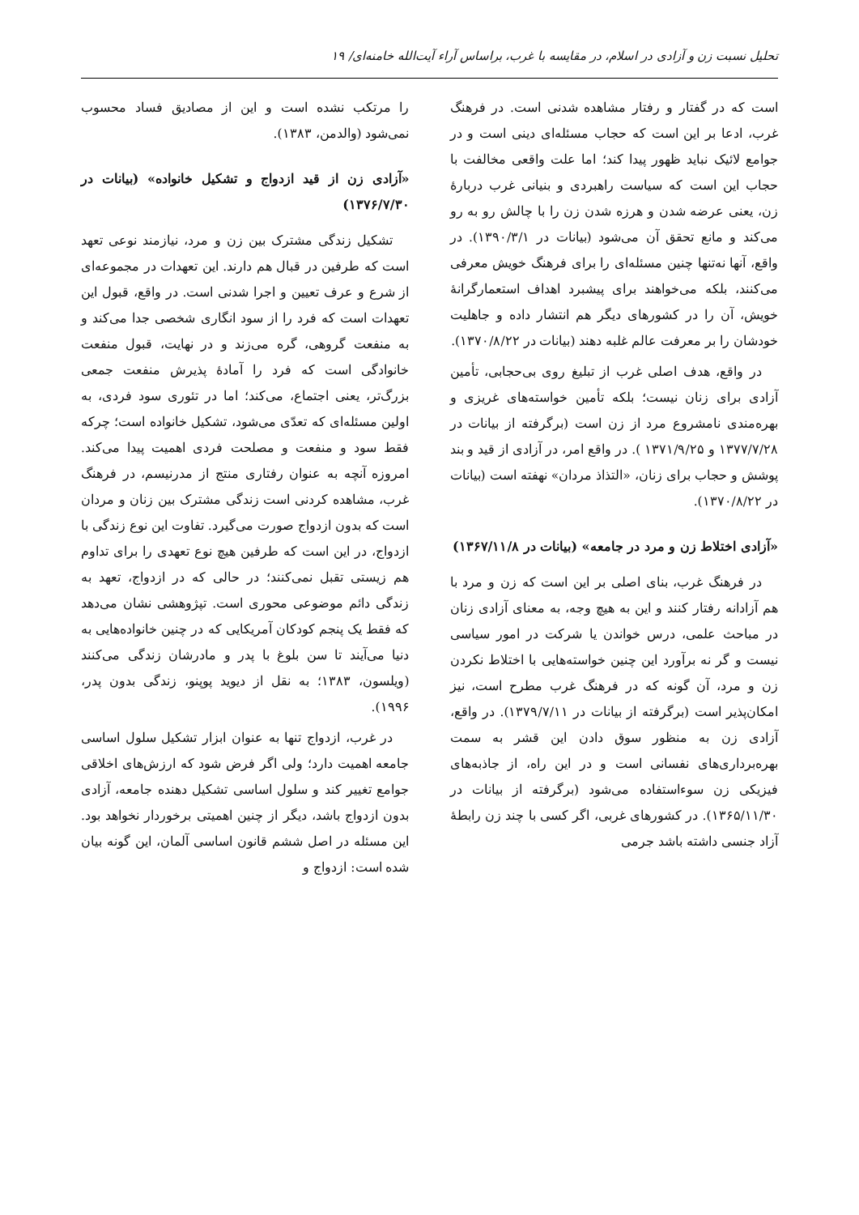تحلیل نسبت زن و آزادی در اسلام، در مقایسه با غرب، براساس آراء آیت‌الله خامنه‌ای/ ۱۹
است که در گفتار و رفتار مشاهده شدنی است. در فرهنگ غرب، ادعا بر این است که حجاب مسئله‌ای دینی است و در جوامع لائیک نباید ظهور پیدا کند؛ اما علت واقعی مخالفت با حجاب این است که سیاست راهبردی و بنیانی غرب دربارهٔ زن، یعنی عرضه شدن و هرزه شدن زن را با چالش رو به رو می‌کند و مانع تحقق آن می‌شود (بیانات در ۱۳۹۰/۳/۱). در واقع، آنها نه‌تنها چنین مسئله‌ای را برای فرهنگ خویش معرفی می‌کنند، بلکه می‌خواهند برای پیشبرد اهداف استعمارگرانهٔ خویش، آن را در کشورهای دیگر هم انتشار داده و جاهلیت خودشان را بر معرفت عالم غلبه دهند (بیانات در ۱۳۷۰/۸/۲۲).
در واقع، هدف اصلی غرب از تبلیغ روی بی‌حجابی، تأمین آزادی برای زنان نیست؛ بلکه تأمین خواسته‌های غریزی و بهره‌مندی نامشروع مرد از زن است (برگرفته از بیانات در ۱۳۷۷/۷/۲۸ و ۱۳۷۱/۹/۲۵ ). در واقع امر، در آزادی از قید و بند پوشش و حجاب برای زنان، «التذاذ مردان» نهفته است (بیانات در ۱۳۷۰/۸/۲۲).
«آزادی اختلاط زن و مرد در جامعه» (بیانات در ۱۳۶۷/۱۱/۸)
در فرهنگ غرب، بنای اصلی بر این است که زن و مرد با هم آزادانه رفتار کنند و این به هیچ وجه، به معنای آزادی زنان در مباحث علمی، درس خواندن یا شرکت در امور سیاسی نیست و گر نه برآورد این چنین خواسته‌هایی با اختلاط نکردن زن و مرد، آن گونه که در فرهنگ غرب مطرح است، نیز امکان‌پذیر است (برگرفته از بیانات در ۱۳۷۹/۷/۱۱). در واقع، آزادی زن به منظور سوق دادن این قشر به سمت بهره‌برداری‌های نفسانی است و در این راه، از جاذبه‌های فیزیکی زن سوءاستفاده می‌شود (برگرفته از بیانات در ۱۳۶۵/۱۱/۳۰). در کشورهای غربی، اگر کسی با چند زن رابطهٔ آزاد جنسی داشته باشد جرمی
را مرتکب نشده است و این از مصادیق فساد محسوب نمی‌شود (والدمن، ۱۳۸۳).
«آزادی زن از قید ازدواج و تشکیل خانواده» (بیانات در ۱۳۷۶/۷/۳۰)
تشکیل زندگی مشترک بین زن و مرد، نیازمند نوعی تعهد است که طرفین در قبال هم دارند. این تعهدات در مجموعه‌ای از شرع و عرف تعیین و اجرا شدنی است. در واقع، قبول این تعهدات است که فرد را از سود انگاری شخصی جدا می‌کند و به منفعت گروهی، گره می‌زند و در نهایت، قبول منفعت خانوادگی است که فرد را آمادهٔ پذیرش منفعت جمعی بزرگ‌تر، یعنی اجتماع، می‌کند؛ اما در تئوری سود فردی، به اولین مسئله‌ای که تعدّی می‌شود، تشکیل خانواده است؛ چرکه فقط سود و منفعت و مصلحت فردی اهمیت پیدا می‌کند. امروزه آنچه به عنوان رفتاری منتج از مدرنیسم، در فرهنگ غرب، مشاهده کردنی است زندگی مشترک بین زنان و مردان است که بدون ازدواج صورت می‌گیرد. تفاوت این نوع زندگی با ازدواج، در این است که طرفین هیچ نوع تعهدی را برای تداوم هم زیستی تقبل نمی‌کنند؛ در حالی که در ازدواج، تعهد به زندگی دائم موضوعی محوری است. تپژوهشی نشان می‌دهد که فقط یک پنجم کودکان آمریکایی که در چنین خانواده‌هایی به دنیا می‌آیند تا سن بلوغ با پدر و مادرشان زندگی می‌کنند (ویلسون، ۱۳۸۳؛ به نقل از دیوید پوپنو، زندگی بدون پدر، ۱۹۹۶).
در غرب، ازدواج تنها به عنوان ابزار تشکیل سلول اساسی جامعه اهمیت دارد؛ ولی اگر فرض شود که ارزش‌های اخلاقی جوامع تغییر کند و سلول اساسی تشکیل دهنده جامعه، آزادی بدون ازدواج باشد، دیگر از چنین اهمیتی برخوردار نخواهد بود. این مسئله در اصل ششم قانون اساسی آلمان، این گونه بیان شده است: ازدواج و